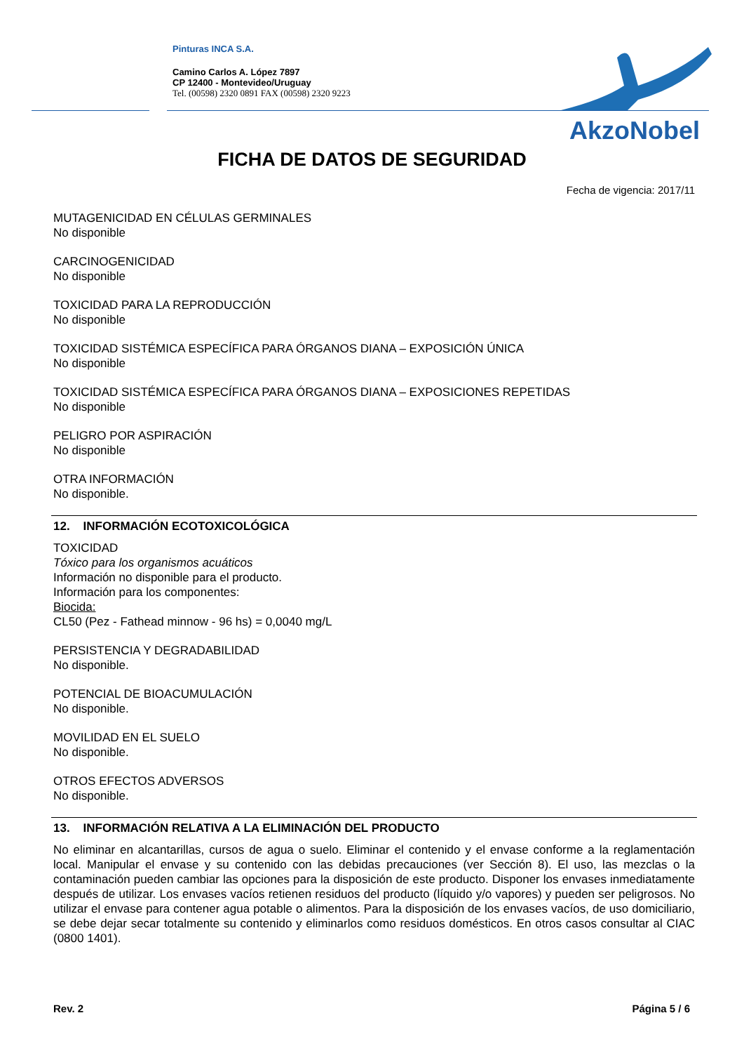Pinturas INCA S.A.
Camino Carlos A. López 7897
CP 12400 - Montevideo/Uruguay
Tel. (00598) 2320 0891 FAX (00598) 2320 9223
AkzoNobel
FICHA DE DATOS DE SEGURIDAD
Fecha de vigencia: 2017/11
MUTAGENICIDAD EN CÉLULAS GERMINALES
No disponible
CARCINOGENICIDAD
No disponible
TOXICIDAD PARA LA REPRODUCCIÓN
No disponible
TOXICIDAD SISTÉMICA ESPECÍFICA PARA ÓRGANOS DIANA – EXPOSICIÓN ÚNICA
No disponible
TOXICIDAD SISTÉMICA ESPECÍFICA PARA ÓRGANOS DIANA – EXPOSICIONES REPETIDAS
No disponible
PELIGRO POR ASPIRACIÓN
No disponible
OTRA INFORMACIÓN
No disponible.
12. INFORMACIÓN ECOTOXICOLÓGICA
TOXICIDAD
Tóxico para los organismos acuáticos
Información no disponible para el producto.
Información para los componentes:
Biocida:
CL50 (Pez - Fathead minnow - 96 hs) = 0,0040 mg/L
PERSISTENCIA Y DEGRADABILIDAD
No disponible.
POTENCIAL DE BIOACUMULACIÓN
No disponible.
MOVILIDAD EN EL SUELO
No disponible.
OTROS EFECTOS ADVERSOS
No disponible.
13. INFORMACIÓN RELATIVA A LA ELIMINACIÓN DEL PRODUCTO
No eliminar en alcantarillas, cursos de agua o suelo. Eliminar el contenido y el envase conforme a la reglamentación local. Manipular el envase y su contenido con las debidas precauciones (ver Sección 8). El uso, las mezclas o la contaminación pueden cambiar las opciones para la disposición de este producto. Disponer los envases inmediatamente después de utilizar. Los envases vacíos retienen residuos del producto (líquido y/o vapores) y pueden ser peligrosos. No utilizar el envase para contener agua potable o alimentos. Para la disposición de los envases vacíos, de uso domiciliario, se debe dejar secar totalmente su contenido y eliminarlos como residuos domésticos. En otros casos consultar al CIAC (0800 1401).
Rev. 2 Página 5 / 6